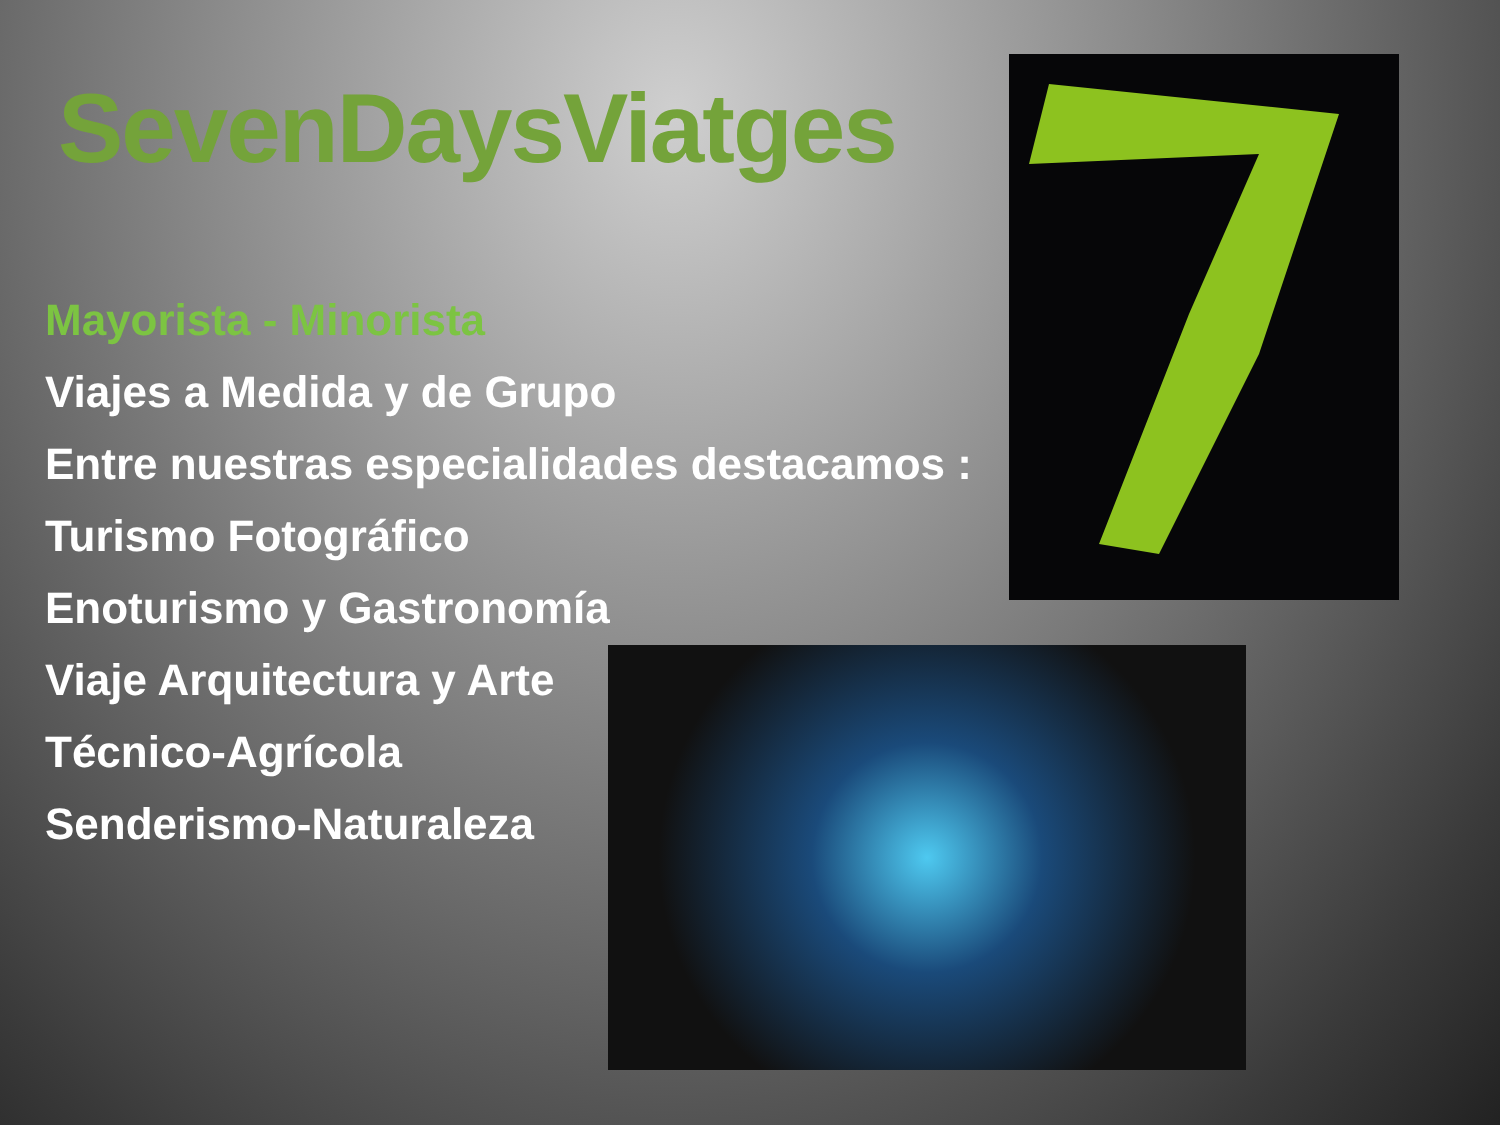SevenDaysViatges
Mayorista - Minorista
Viajes a Medida y de Grupo
Entre nuestras especialidades destacamos :
Turismo Fotográfico
Enoturismo y Gastronomía
Viaje Arquitectura y Arte
Técnico-Agrícola
Senderismo-Naturaleza